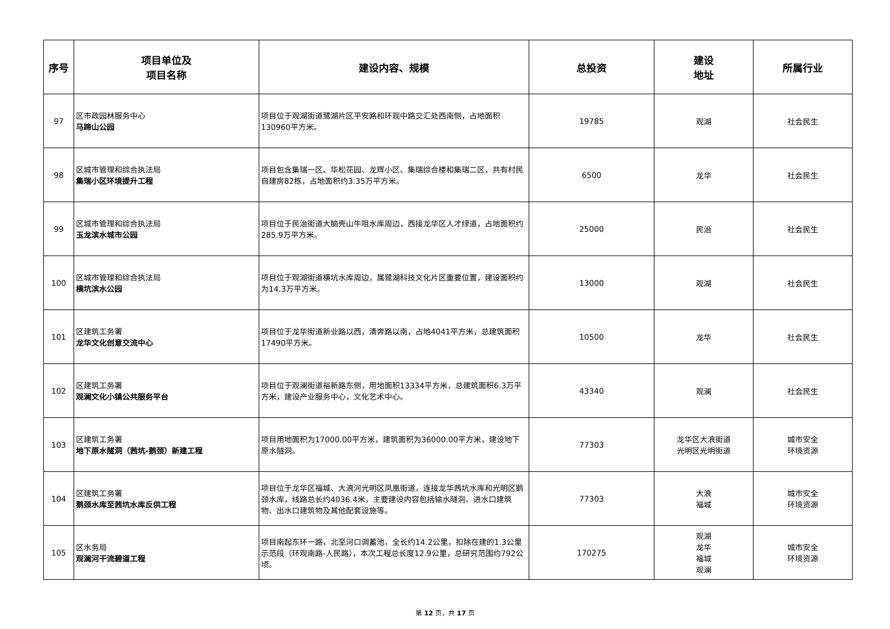| 序号 | 项目单位及 项目名称 | 建设内容、规模 | 总投资 | 建设 地址 | 所属行业 |
| --- | --- | --- | --- | --- | --- |
| 97 | 区市政园林服务中心 马蹄山公园 | 项目位于观湖街道鹭湖片区平安路和环观中路交汇处西南侧，占地面积130960平方米。 | 19785 | 观湖 | 社会民生 |
| 98 | 区城市管理和综合执法局 集瑞小区环境提升工程 | 项目包含集瑞一区、华松花园、龙辉小区、集瑞综合楼和集瑞二区，共有村民自建房82栋，占地面积约3.35万平方米。 | 6500 | 龙华 | 社会民生 |
| 99 | 区城市管理和综合执法局 玉龙滨水城市公园 | 项目位于民治街道大脑壳山牛咀水库周边，西接龙华区人才绿道，占地面积约285.9万平方米。 | 25000 | 民治 | 社会民生 |
| 100 | 区城市管理和综合执法局 横坑滨水公园 | 项目位于观湖街道横坑水库周边，属鹭湖科技文化片区重要位置，建设面积约为14.3万平方米。 | 13000 | 观湖 | 社会民生 |
| 101 | 区建筑工务署 龙华文化创意交流中心 | 项目位于龙华街道新业路以西，清奔路以南，占地4041平方米，总建筑面积17490平方米。 | 10500 | 龙华 | 社会民生 |
| 102 | 区建筑工务署 观澜文化小镇公共服务平台 | 项目位于观澜街道裕新路东侧，用地面积13334平方米，总建筑面积6.3万平方米，建设产业服务中心，文化艺术中心。 | 43340 | 观澜 | 社会民生 |
| 103 | 区建筑工务署 地下原水隧洞（茜坑-鹅颈）新建工程 | 项目用地面积为17000.00平方米，建筑面积为36000.00平方米，建设地下原水隧洞。 | 77303 | 龙华区大浪街道 光明区光明街道 | 城市安全 环境资源 |
| 104 | 区建筑工务署 鹅颈水库至茜坑水库反供工程 | 项目位于龙华区福城、大浪河光明区凤凰街道，连接龙华茜坑水库和光明区鹅颈水库，线路总长约4036.4米，主要建设内容包括输水隧洞、进水口建筑物、出水口建筑物及其他配套设施等。 | 77303 | 大浪 福城 | 城市安全 环境资源 |
| 105 | 区水务局 观澜河干流碧道工程 | 项目南起东环一路，北至河口调蓄池，全长约14.2公里，扣除在建的1.3公里示范段（环观南路-人民路），本次工程总长度12.9公里，总研究范围约792公顷。 | 170275 | 观湖 龙华 福城 观澜 | 城市安全 环境资源 |
第 12 页，共 17 页